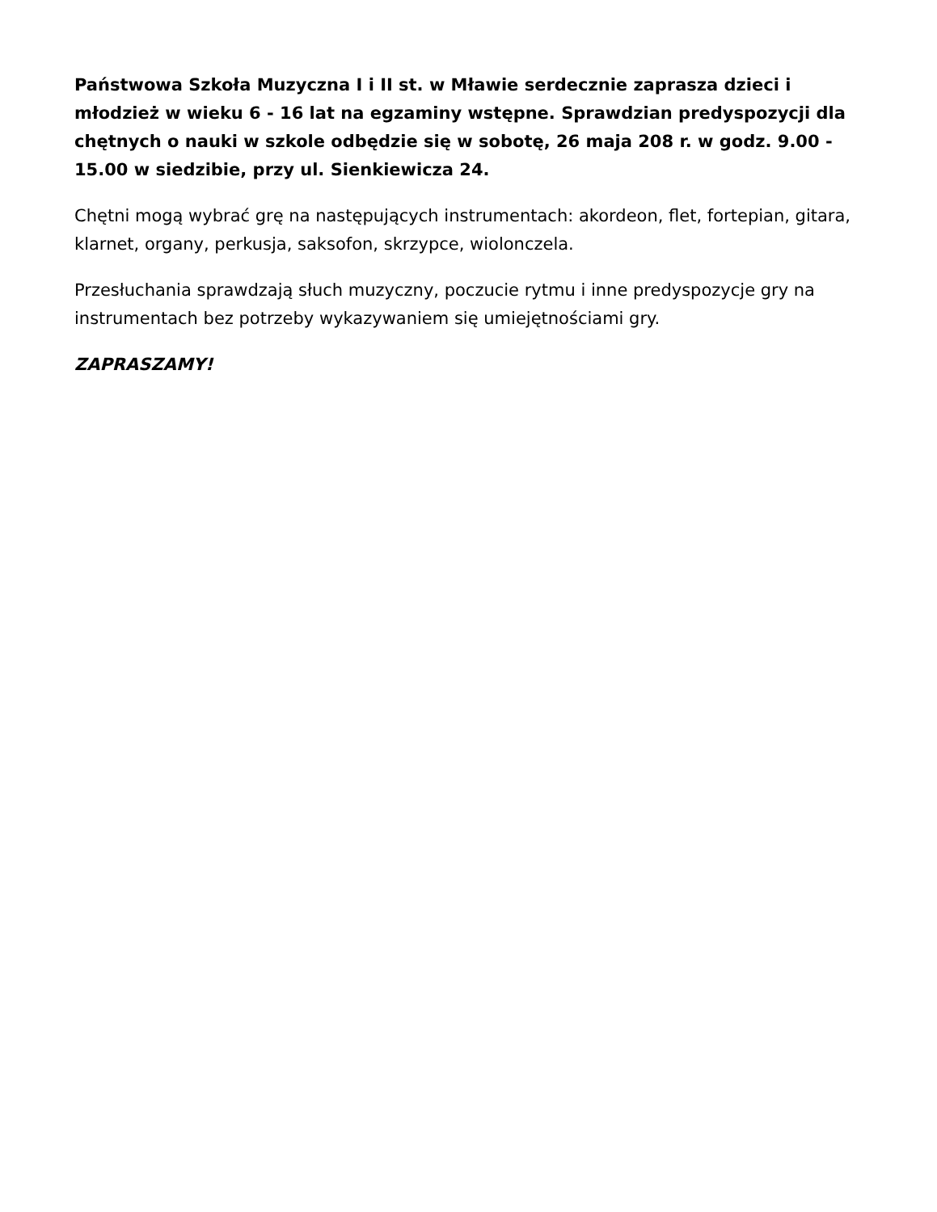Państwowa Szkoła Muzyczna I i II st. w Mławie serdecznie zaprasza dzieci i młodzież w wieku 6 - 16 lat na egzaminy wstępne. Sprawdzian predyspozycji dla chętnych o nauki w szkole odbędzie się w sobotę, 26 maja 208 r. w godz. 9.00 - 15.00 w siedzibie, przy ul. Sienkiewicza 24.
Chętni mogą wybrać grę na następujących instrumentach: akordeon, flet, fortepian, gitara, klarnet, organy, perkusja, saksofon, skrzypce, wiolonczela.
Przesłuchania sprawdzają słuch muzyczny, poczucie rytmu i inne predyspozycje gry na instrumentach bez potrzeby wykazywaniem się umiejętnościami gry.
ZAPRASZAMY!